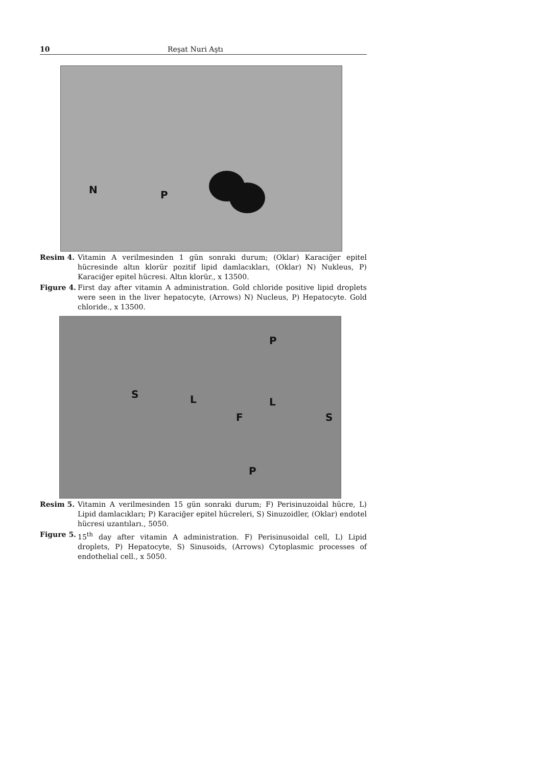10 Reşat Nuri Aştı
N P
Resim 4. Vitamin A verilmesinden 1 gün sonraki durum; (Oklar) Karaciğer epitel hücresinde altın klorür pozitif lipid damlacıkları, (Oklar) N) Nukleus, P) Karaciğer epitel hücresi. Altın klorür., x 13500.
Figure 4. First day after vitamin A administration. Gold chloride positive lipid droplets were seen in the liver hepatocyte, (Arrows) N) Nucleus, P) Hepatocyte. Gold chloride., x 13500.
S L L
S
P
P
F
Resim 5. Vitamin A verilmesinden 15 gün sonraki durum; F) Perisinuzoidal hücre, L) Lipid damlacıkları; P) Karaciğer epitel hücreleri, S) Sinuzoidler, (Oklar) endotel hücresi uzantıları., 5050.
Figure 5. 15<sup>th</sup> day after vitamin A administration. F) Perisinusoidal cell, L) Lipid droplets, P) Hepatocyte, S) Sinusoids, (Arrows) Cytoplasmic processes of endothelial cell., x 5050.